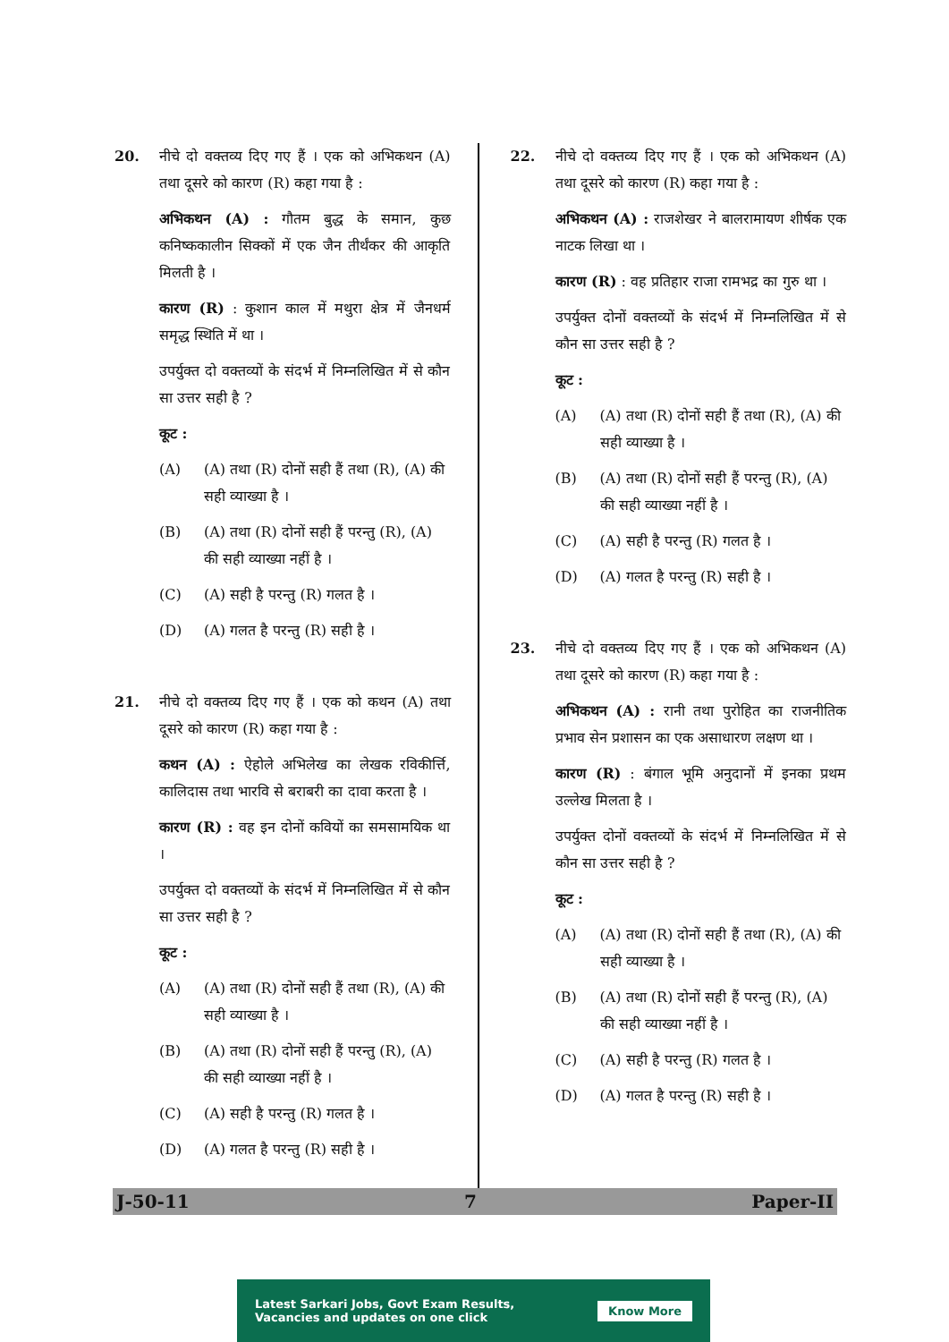20. नीचे दो वक्तव्य दिए गए हैं । एक को अभिकथन (A) तथा दूसरे को कारण (R) कहा गया है :
अभिकथन (A) : गौतम बुद्ध के समान, कुछ कनिष्ककालीन सिक्कों में एक जैन तीर्थंकर की आकृति मिलती है ।
कारण (R) : कुशान काल में मथुरा क्षेत्र में जैनधर्म समृद्ध स्थिति में था ।
उपर्युक्त दो वक्तव्यों के संदर्भ में निम्नलिखित में से कौन सा उत्तर सही है ?
कूट :
(A) (A) तथा (R) दोनों सही हैं तथा (R), (A) की सही व्याख्या है ।
(B) (A) तथा (R) दोनों सही हैं परन्तु (R), (A) की सही व्याख्या नहीं है ।
(C) (A) सही है परन्तु (R) गलत है ।
(D) (A) गलत है परन्तु (R) सही है ।
21. नीचे दो वक्तव्य दिए गए हैं । एक को कथन (A) तथा दूसरे को कारण (R) कहा गया है :
कथन (A) : ऐहोले अभिलेख का लेखक रविकीर्त्ति, कालिदास तथा भारवि से बराबरी का दावा करता है ।
कारण (R) : वह इन दोनों कवियों का समसामयिक था ।
उपर्युक्त दो वक्तव्यों के संदर्भ में निम्नलिखित में से कौन सा उत्तर सही है ?
कूट :
(A) (A) तथा (R) दोनों सही हैं तथा (R), (A) की सही व्याख्या है ।
(B) (A) तथा (R) दोनों सही हैं परन्तु (R), (A) की सही व्याख्या नहीं है ।
(C) (A) सही है परन्तु (R) गलत है ।
(D) (A) गलत है परन्तु (R) सही है ।
22. नीचे दो वक्तव्य दिए गए हैं । एक को अभिकथन (A) तथा दूसरे को कारण (R) कहा गया है :
अभिकथन (A) : राजशेखर ने बालरामायण शीर्षक एक नाटक लिखा था ।
कारण (R) : वह प्रतिहार राजा रामभद्र का गुरु था ।
उपर्युक्त दोनों वक्तव्यों के संदर्भ में निम्नलिखित में से कौन सा उत्तर सही है ?
कूट :
(A) (A) तथा (R) दोनों सही हैं तथा (R), (A) की सही व्याख्या है ।
(B) (A) तथा (R) दोनों सही हैं परन्तु (R), (A) की सही व्याख्या नहीं है ।
(C) (A) सही है परन्तु (R) गलत है ।
(D) (A) गलत है परन्तु (R) सही है ।
23. नीचे दो वक्तव्य दिए गए हैं । एक को अभिकथन (A) तथा दूसरे को कारण (R) कहा गया है :
अभिकथन (A) : रानी तथा पुरोहित का राजनीतिक प्रभाव सेन प्रशासन का एक असाधारण लक्षण था ।
कारण (R) : बंगाल भूमि अनुदानों में इनका प्रथम उल्लेख मिलता है ।
उपर्युक्त दोनों वक्तव्यों के संदर्भ में निम्नलिखित में से कौन सा उत्तर सही है ?
कूट :
(A) (A) तथा (R) दोनों सही हैं तथा (R), (A) की सही व्याख्या है ।
(B) (A) तथा (R) दोनों सही हैं परन्तु (R), (A) की सही व्याख्या नहीं है ।
(C) (A) सही है परन्तु (R) गलत है ।
(D) (A) गलत है परन्तु (R) सही है ।
J-50-11 7 Paper-II
Latest Sarkari Jobs, Govt Exam Results,
Vacancies and updates on one click Know More